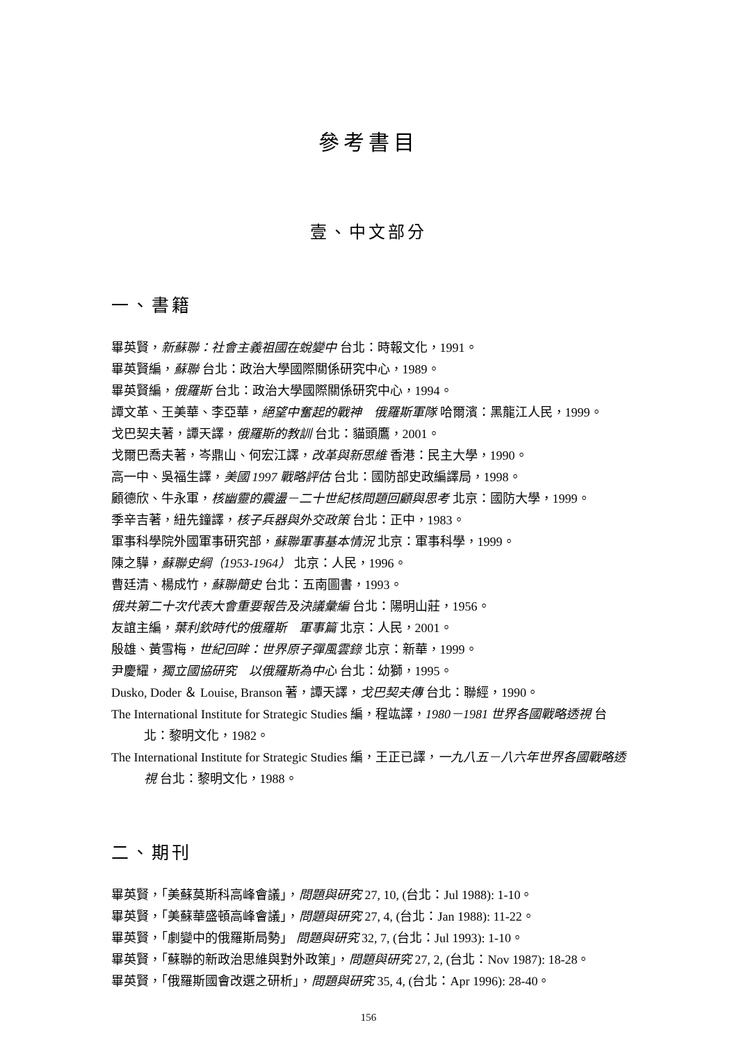參考書目
壹、中文部分
一、書籍
畢英賢，新蘇聯：社會主義祖國在蛻變中 台北：時報文化，1991。
畢英賢編，蘇聯 台北：政治大學國際關係研究中心，1989。
畢英賢編，俄羅斯 台北：政治大學國際關係研究中心，1994。
譚文革、王美華、李亞華，絕望中奮起的戰神　俄羅斯軍隊 哈爾濱：黑龍江人民，1999。
戈巴契夫著，譚天譯，俄羅斯的教訓 台北：貓頭鷹，2001。
戈爾巴喬夫著，岑鼎山、何宏江譯，改革與新思維 香港：民主大學，1990。
高一中、吳福生譯，美國 1997 戰略評估 台北：國防部史政編譯局，1998。
顧德欣、牛永軍，核幽靈的震盪－二十世紀核問題回顧與思考 北京：國防大學，1999。
季辛吉著，紐先鐘譯，核子兵器與外交政策 台北：正中，1983。
軍事科學院外國軍事研究部，蘇聯軍事基本情況 北京：軍事科學，1999。
陳之驊，蘇聯史綱（1953-1964） 北京：人民，1996。
曹廷清、楊成竹，蘇聯簡史 台北：五南圖書，1993。
俄共第二十次代表大會重要報告及決議彙編 台北：陽明山莊，1956。
友誼主編，葉利欽時代的俄羅斯　軍事篇 北京：人民，2001。
殷雄、黃雪梅，世紀回眸：世界原子彈風雲錄 北京：新華，1999。
尹慶耀，獨立國協研究　以俄羅斯為中心 台北：幼獅，1995。
Dusko, Doder ＆ Louise, Branson 著，譚天譯，戈巴契夫傳 台北：聯經，1990。
The International Institute for Strategic Studies 編，程竑譯，1980－1981 世界各國戰略透視 台北：黎明文化，1982。
The International Institute for Strategic Studies 編，王正已譯，一九八五－八六年世界各國戰略透視 台北：黎明文化，1988。
二、期刊
畢英賢，「美蘇莫斯科高峰會議」，問題與研究 27, 10, (台北：Jul 1988): 1-10。
畢英賢，「美蘇華盛頓高峰會議」，問題與研究 27, 4, (台北：Jan 1988): 11-22。
畢英賢，「劇變中的俄羅斯局勢」 問題與研究 32, 7, (台北：Jul 1993): 1-10。
畢英賢，「蘇聯的新政治思維與對外政策」，問題與研究 27, 2, (台北：Nov 1987): 18-28。
畢英賢，「俄羅斯國會改選之研析」，問題與研究 35, 4, (台北：Apr 1996): 28-40。
156